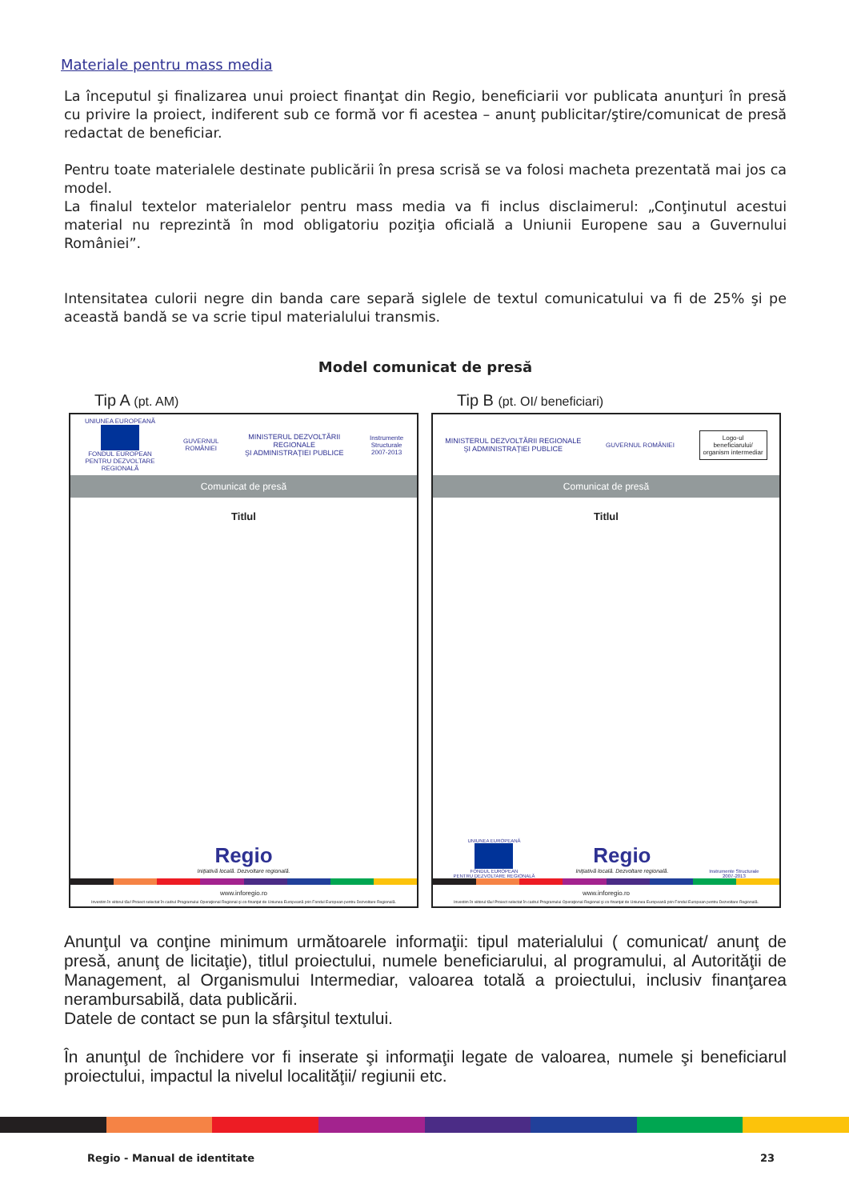Materiale pentru mass media
La începutul şi finalizarea unui proiect finanţat din Regio, beneficiarii vor publicata anunţuri în presă cu privire la proiect, indiferent sub ce formă vor fi acestea – anunţ publicitar/ştire/comunicat de presă redactat de beneficiar.
Pentru toate materialele destinate publicării în presa scrisă se va folosi macheta prezentată mai jos ca model.
La finalul textelor materialelor pentru mass media va fi inclus disclaimerul: „Conţinutul acestui material nu reprezintă în mod obligatoriu poziţia oficială a Uniunii Europene sau a Guvernului României”.
Intensitatea culorii negre din banda care separă siglele de textul comunicatului va fi de 25% şi pe această bandă se va scrie tipul materialului transmis.
Model comunicat de presă
Tip A (pt. AM)
UNIUNEA EUROPEANĂ
FONDUL EUROPEAN
PENTRU DEZVOLTARE REGIONALĂ
GUVERNUL ROMÂNIEI
MINISTERUL DEZVOLTĂRII REGIONALE
ŞI ADMINISTRAŢIEI PUBLICE
Instrumente Structurale
2007-2013
Comunicat de presă
Titlul
Regio
Iniţiativă locală. Dezvoltare regională.
www.inforegio.ro
Investim în viitorul tău! Proiect selectat în cadrul Programului Operaţional Regional şi co-finanţat de Uniunea Europeană prin Fondul European pentru Dezvoltare Regională.
Tip B (pt. OI/ beneficiari)
MINISTERUL DEZVOLTĂRII REGIONALE
ŞI ADMINISTRAŢIEI PUBLICE
GUVERNUL ROMÂNIEI
Logo-ul
beneficiarului/
organism intermediar
Comunicat de presă
Titlul
UNIUNEA EUROPEANĂ
FONDUL EUROPEAN
PENTRU DEZVOLTARE REGIONALĂ
Regio
Iniţiativă locală. Dezvoltare regională.
Instrumente Structurale
2007-2013
www.inforegio.ro
Investim în viitorul tău! Proiect selectat în cadrul Programului Operaţional Regional şi co-finanţat de Uniunea Europeană prin Fondul European pentru Dezvoltare Regională.
Anunţul va conţine minimum următoarele informaţii: tipul materialului ( comunicat/ anunţ de presă, anunţ de licitaţie), titlul proiectului, numele beneficiarului, al programului, al Autorităţii de Management, al Organismului Intermediar, valoarea totală a proiectului, inclusiv finanţarea nerambursabilă, data publicării.
Datele de contact se pun la sfârşitul textului.
În anunţul de închidere vor fi inserate şi informaţii legate de valoarea, numele şi beneficiarul proiectului, impactul la nivelul localităţii/ regiunii etc.
Regio - Manual de identitate 23